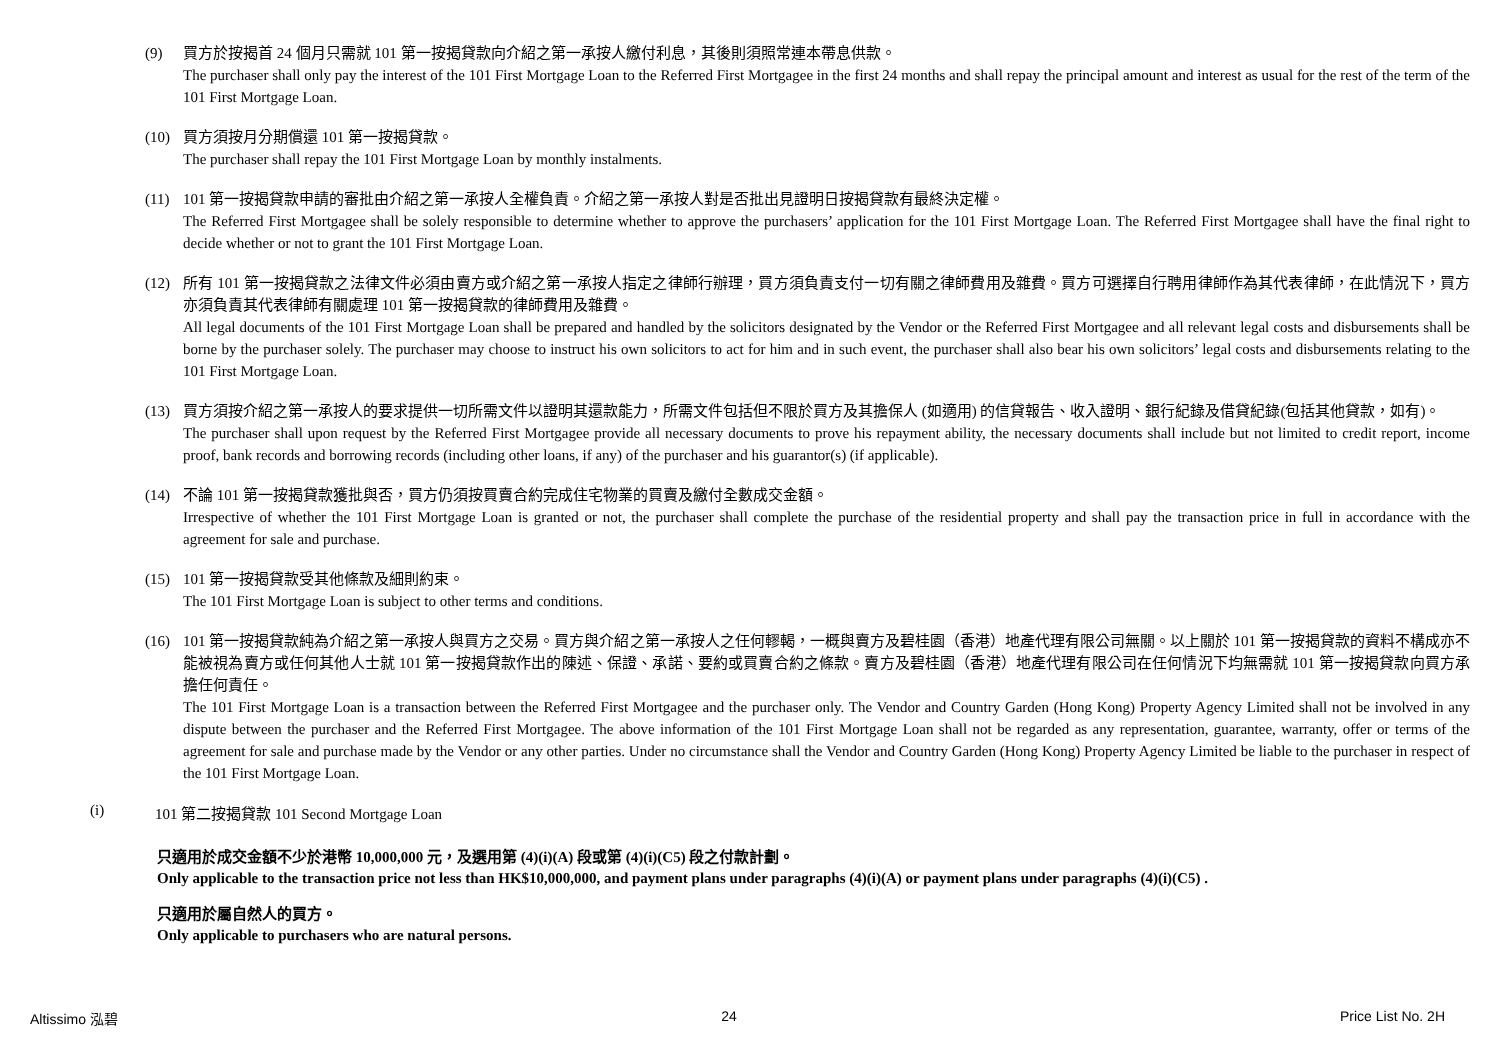(9) 買方於按揭首 24 個月只需就 101 第一按揭貸款向介紹之第一承按人繳付利息，其後則須照常連本帶息供款。
The purchaser shall only pay the interest of the 101 First Mortgage Loan to the Referred First Mortgagee in the first 24 months and shall repay the principal amount and interest as usual for the rest of the term of the 101 First Mortgage Loan.
(10) 買方須按月分期償還 101 第一按揭貸款。
The purchaser shall repay the 101 First Mortgage Loan by monthly instalments.
(11) 101 第一按揭貸款申請的審批由介紹之第一承按人全權負責。介紹之第一承按人對是否批出見證明日按揭貸款有最終決定權。
The Referred First Mortgagee shall be solely responsible to determine whether to approve the purchasers’ application for the 101 First Mortgage Loan. The Referred First Mortgagee shall have the final right to decide whether or not to grant the 101 First Mortgage Loan.
(12) 所有 101 第一按揭貸款之法律文件必須由賣方或介紹之第一承按人指定之律師行辦理，買方須負責支付一切有關之律師費用及雜費。買方可選擇自行聘用律師作為其代表律師，在此情況下，買方亦須負責其代表律師有關處理 101 第一按揭貸款的律師費用及雜費。
All legal documents of the 101 First Mortgage Loan shall be prepared and handled by the solicitors designated by the Vendor or the Referred First Mortgagee and all relevant legal costs and disbursements shall be borne by the purchaser solely. The purchaser may choose to instruct his own solicitors to act for him and in such event, the purchaser shall also bear his own solicitors’ legal costs and disbursements relating to the 101 First Mortgage Loan.
(13) 買方須按介紹之第一承按人的要求提供一切所需文件以證明其還款能力，所需文件包括但不限於買方及其擔保人 (如適用) 的信貸報告、收入證明、銀行紀錄及借貸紀錄(包括其他貸款，如有)。
The purchaser shall upon request by the Referred First Mortgagee provide all necessary documents to prove his repayment ability, the necessary documents shall include but not limited to credit report, income proof, bank records and borrowing records (including other loans, if any) of the purchaser and his guarantor(s) (if applicable).
(14) 不論 101 第一按揭貸款獲批與否，買方仍須按買賣合約完成住宅物業的買賣及繳付全數成交金額。
Irrespective of whether the 101 First Mortgage Loan is granted or not, the purchaser shall complete the purchase of the residential property and shall pay the transaction price in full in accordance with the agreement for sale and purchase.
(15) 101 第一按揭貸款受其他條款及細則約束。
The 101 First Mortgage Loan is subject to other terms and conditions.
(16) 101 第一按揭貸款純為介紹之第一承按人與買方之交易。買方與介紹之第一承按人之任何轇輵，一概與賣方及碧桂園（香港）地產代理有限公司無關。以上關於 101 第一按揭貸款的資料不構成亦不能被視為賣方或任何其他人士就 101 第一按揭貸款作出的陳述、保證、承諾、要約或買賣合約之條款。賣方及碧桂園（香港）地產代理有限公司在任何情況下均無需就 101 第一按揭貸款向買方承擔任何責任。
The 101 First Mortgage Loan is a transaction between the Referred First Mortgagee and the purchaser only. The Vendor and Country Garden (Hong Kong) Property Agency Limited shall not be involved in any dispute between the purchaser and the Referred First Mortgagee. The above information of the 101 First Mortgage Loan shall not be regarded as any representation, guarantee, warranty, offer or terms of the agreement for sale and purchase made by the Vendor or any other parties. Under no circumstance shall the Vendor and Country Garden (Hong Kong) Property Agency Limited be liable to the purchaser in respect of the 101 First Mortgage Loan.
(i) 101 第二按揭貸款 101 Second Mortgage Loan
只適用於成交金額不少於港幣 10,000,000 元，及選用第 (4)(i)(A) 段或第 (4)(i)(C5) 段之付款計劃。
Only applicable to the transaction price not less than HK$10,000,000, and payment plans under paragraphs (4)(i)(A) or payment plans under paragraphs (4)(i)(C5) .
只適用於屬自然人的買方。
Only applicable to purchasers who are natural persons.
Altissimo 泓碧 24 Price List No. 2H